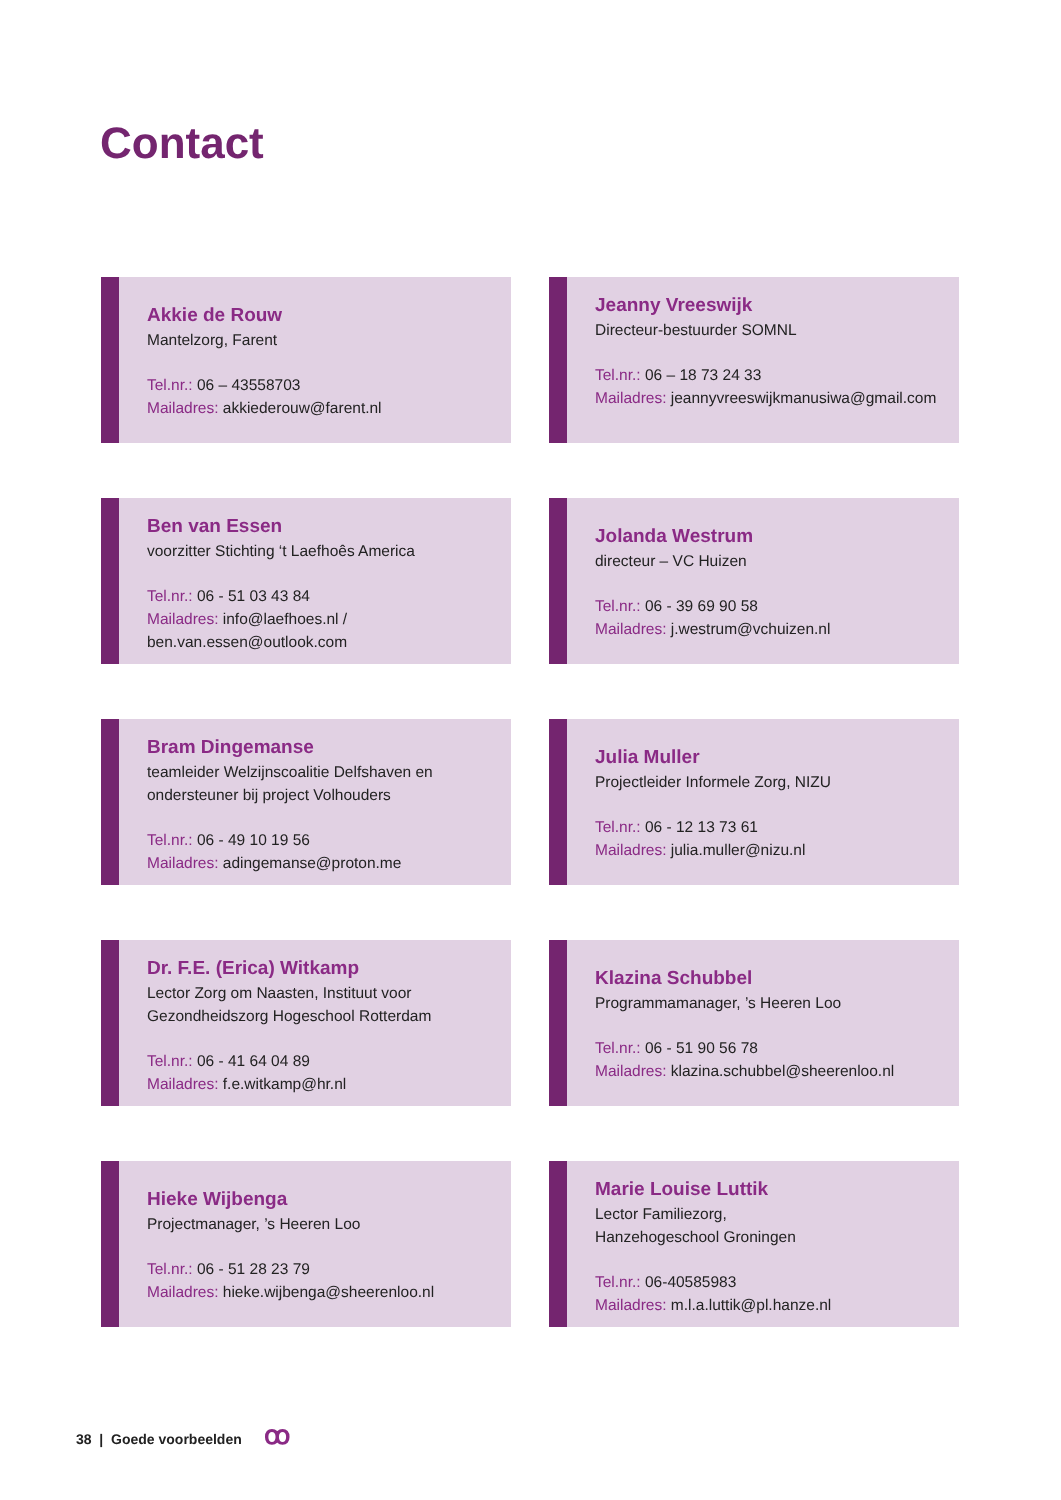Contact
Akkie de Rouw
Mantelzorg, Farent
Tel.nr.: 06 – 43558703
Mailadres: akkiederouw@farent.nl
Jeanny Vreeswijk
Directeur-bestuurder SOMNL
Tel.nr.: 06 – 18 73 24 33
Mailadres: jeannyvreeswijkmanusiwa@gmail.com
Ben van Essen
voorzitter Stichting ‘t Laefhoês America
Tel.nr.: 06 - 51 03 43 84
Mailadres: info@laefhoes.nl /
ben.van.essen@outlook.com
Jolanda Westrum
directeur – VC Huizen
Tel.nr.: 06 - 39 69 90 58
Mailadres: j.westrum@vchuizen.nl
Bram Dingemanse
teamleider Welzijnscoalitie Delfshaven en ondersteuner bij project Volhouders
Tel.nr.: 06 - 49 10 19 56
Mailadres: adingemanse@proton.me
Julia Muller
Projectleider Informele Zorg, NIZU
Tel.nr.: 06 - 12 13 73 61
Mailadres: julia.muller@nizu.nl
Dr. F.E. (Erica) Witkamp
Lector Zorg om Naasten, Instituut voor Gezondheidszorg Hogeschool Rotterdam
Tel.nr.: 06 - 41 64 04 89
Mailadres: f.e.witkamp@hr.nl
Klazina Schubbel
Programmamanager, ’s Heeren Loo
Tel.nr.: 06 - 51 90 56 78
Mailadres: klazina.schubbel@sheerenloo.nl
Hieke Wijbenga
Projectmanager, ’s Heeren Loo
Tel.nr.: 06 - 51 28 23 79
Mailadres: hieke.wijbenga@sheerenloo.nl
Marie Louise Luttik
Lector Familiezorg,
Hanzehogeschool Groningen
Tel.nr.: 06-40585983
Mailadres: m.l.a.luttik@pl.hanze.nl
38 | Goede voorbeelden ꝏ